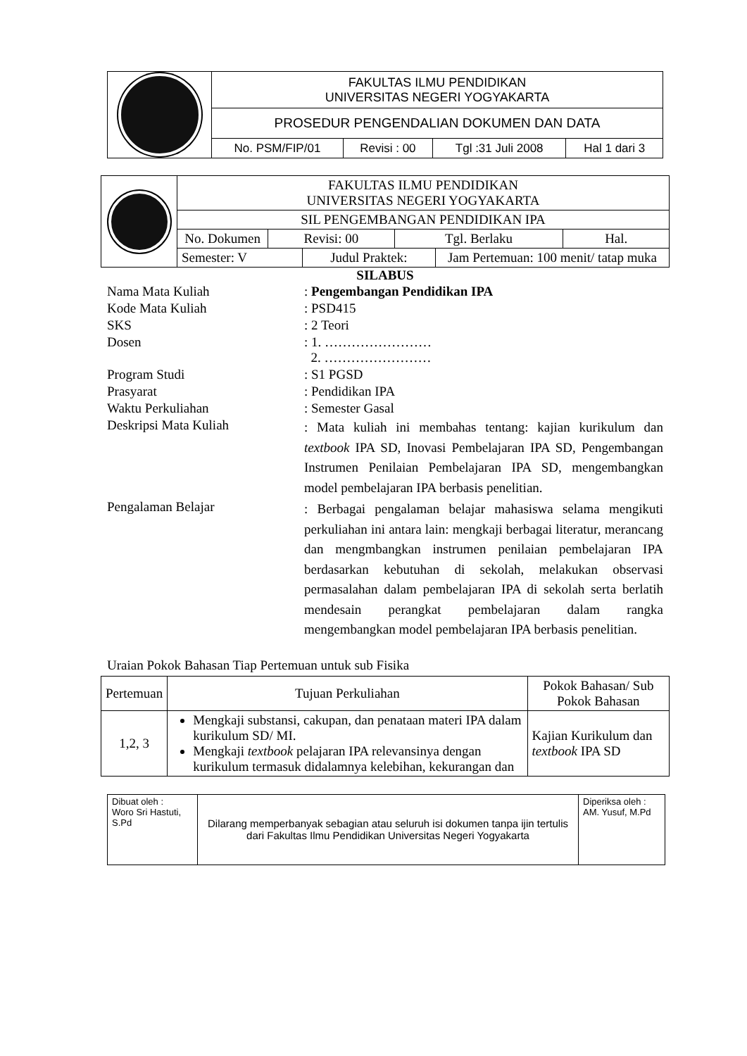| | FAKULTAS ILMU PENDIDIKAN UNIVERSITAS NEGERI YOGYAKARTA | | | |
| | PROSEDUR PENGENDALIAN DOKUMEN DAN DATA | | | |
| | No. PSM/FIP/01 | Revisi : 00 | Tgl :31 Juli 2008 | Hal 1 dari 3 |
| | FAKULTAS ILMU PENDIDIKAN UNIVERSITAS NEGERI YOGYAKARTA | | | | | |
| | SIL PENGEMBANGAN PENDIDIKAN IPA | | | | | |
| | No. Dokumen | Revisi: 00 | | Tgl. Berlaku | | Hal. |
| | Semester: V | | Judul Praktek: | | Jam Pertemuan: 100 menit/ tatap muka | |
SILABUS
| Nama Mata Kuliah | : Pengembangan Pendidikan IPA |
| Kode Mata Kuliah | : PSD415 |
| SKS | : 2 Teori |
| Dosen | : 1. …………………… 2. …………………… |
| Program Studi | : S1 PGSD |
| Prasyarat | : Pendidikan IPA |
| Waktu Perkuliahan | : Semester Gasal |
| Deskripsi Mata Kuliah | : Mata kuliah ini membahas tentang: kajian kurikulum dan textbook IPA SD, Inovasi Pembelajaran IPA SD, Pengembangan Instrumen Penilaian Pembelajaran IPA SD, mengembangkan model pembelajaran IPA berbasis penelitian. |
| Pengalaman Belajar | : Berbagai pengalaman belajar mahasiswa selama mengikuti perkuliahan ini antara lain: mengkaji berbagai literatur, merancang dan mengmbangkan instrumen penilaian pembelajaran IPA berdasarkan kebutuhan di sekolah, melakukan observasi permasalahan dalam pembelajaran IPA di sekolah serta berlatih mendesain perangkat pembelajaran dalam rangka mengembangkan model pembelajaran IPA berbasis penelitian. |
Uraian Pokok Bahasan Tiap Pertemuan untuk sub Fisika
| Pertemuan | Tujuan Perkuliahan | Pokok Bahasan/ Sub Pokok Bahasan |
| --- | --- | --- |
| 1,2, 3 | Mengkaji substansi, cakupan, dan penataan materi IPA dalam kurikulum SD/ MI. Mengkaji textbook pelajaran IPA relevansinya dengan kurikulum termasuk didalamnya kelebihan, kekurangan dan | Kajian Kurikulum dan textbook IPA SD |
| Dibuat oleh : Woro Sri Hastuti, S.Pd | Dilarang memperbanyak sebagian atau seluruh isi dokumen tanpa ijin tertulis dari Fakultas Ilmu Pendidikan Universitas Negeri Yogyakarta | Diperiksa oleh : AM. Yusuf, M.Pd |